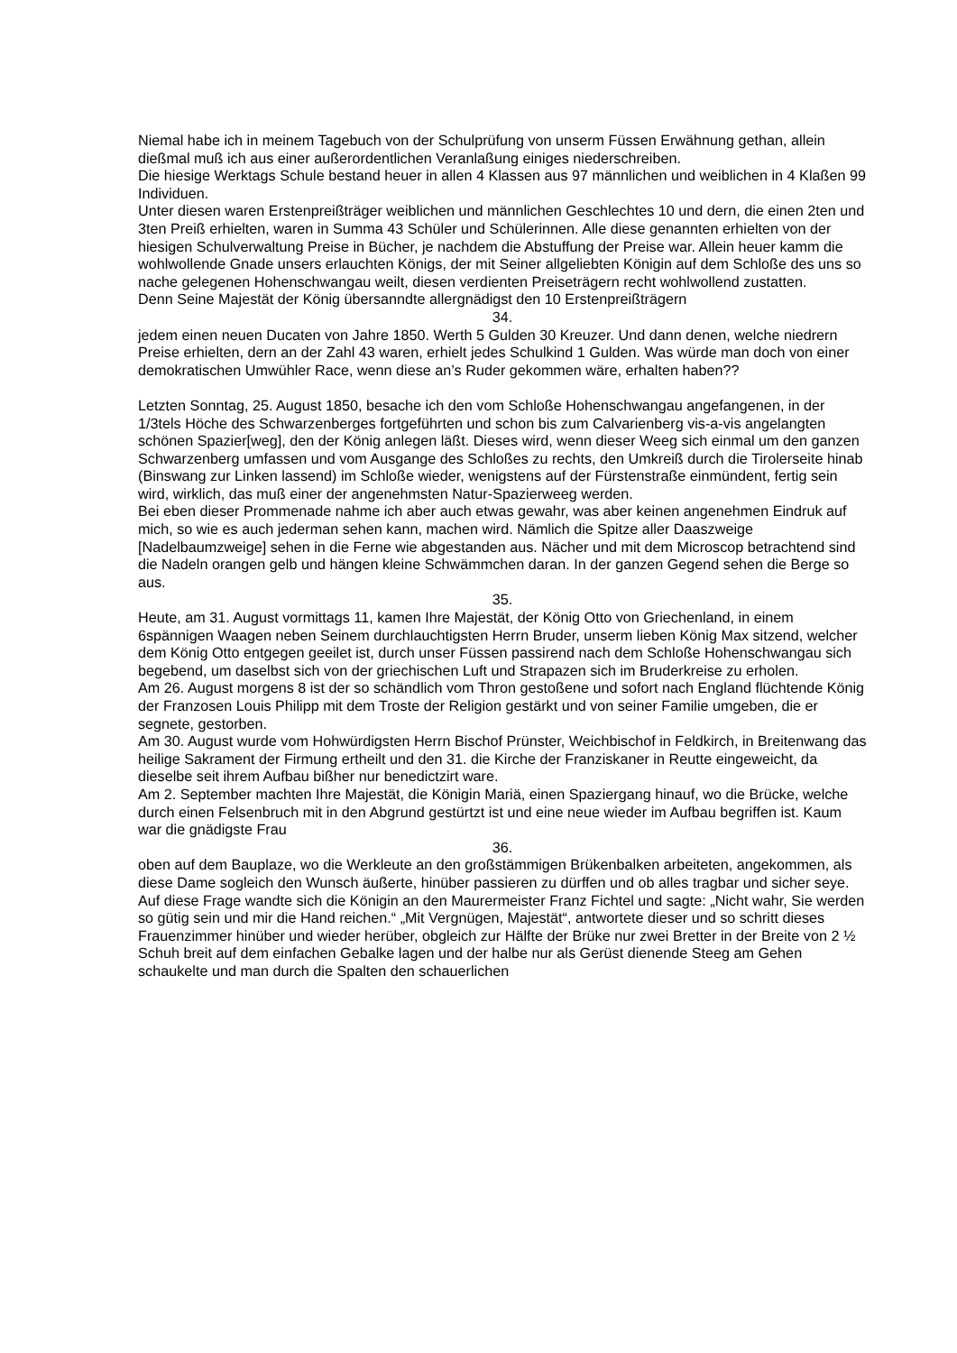Niemal habe ich in meinem Tagebuch von der Schulprüfung von unserm Füssen Erwähnung gethan, allein dießmal muß ich aus einer außerordentlichen Veranlaßung einiges niederschreiben.
Die hiesige Werktags Schule bestand heuer in allen 4 Klassen aus 97 männlichen und weiblichen in 4 Klaßen 99 Individuen.
Unter diesen waren Erstenpreißträger weiblichen und männlichen Geschlechtes 10 und dern, die einen 2ten und 3ten Preiß erhielten, waren in Summa 43 Schüler und Schülerinnen. Alle diese genannten erhielten von der hiesigen Schulverwaltung Preise in Bücher, je nachdem die Abstuffung der Preise war. Allein heuer kamm die wohlwollende Gnade unsers erlauchten Königs, der mit Seiner allgeliebten Königin auf dem Schloße des uns so nache gelegenen Hohenschwangau weilt, diesen verdienten Preiseträgern recht wohlwollend zustatten.
Denn Seine Majestät der König übersanndte allergnädigst den 10 Erstenpreißträgern
34.
jedem einen neuen Ducaten von Jahre 1850. Werth 5 Gulden 30 Kreuzer. Und dann denen, welche niedrern Preise erhielten, dern an der Zahl 43 waren, erhielt jedes Schulkind 1 Gulden. Was würde man doch von einer demokratischen Umwühler Race, wenn diese an’s Ruder gekommen wäre, erhalten haben??
Letzten Sonntag, 25. August 1850, besache ich den vom Schloße Hohenschwangau angefangenen, in der 1/3tels Höche des Schwarzenberges fortgeführten und schon bis zum Calvarienberg vis-a-vis angelangten schönen Spazier[weg], den der König anlegen läßt. Dieses wird, wenn dieser Weeg sich einmal um den ganzen Schwarzenberg umfassen und vom Ausgange des Schloßes zu rechts, den Umkreiß durch die Tirolerseite hinab (Binswang zur Linken lassend) im Schloße wieder, wenigstens auf der Fürstenstraße einmündent, fertig sein wird, wirklich, das muß einer der angenehmsten Natur-Spazierweeg werden.
Bei eben dieser Prommenade nahme ich aber auch etwas gewahr, was aber keinen angenehmen Eindruk auf mich, so wie es auch jederman sehen kann, machen wird. Nämlich die Spitze aller Daaszweige [Nadelbaumzweige] sehen in die Ferne wie abgestanden aus. Nächer und mit dem Microscop betrachtend sind die Nadeln orangen gelb und hängen kleine Schwämmchen daran. In der ganzen Gegend sehen die Berge so aus.
35.
Heute, am 31. August vormittags 11, kamen Ihre Majestät, der König Otto von Griechenland, in einem 6spännigen Waagen neben Seinem durchlauchtigsten Herrn Bruder, unserm lieben König Max sitzend, welcher dem König Otto entgegen geeilet ist, durch unser Füssen passirend nach dem Schloße Hohenschwangau sich begebend, um daselbst sich von der griechischen Luft und Strapazen sich im Bruderkreise zu erholen.
Am 26. August morgens 8 ist der so schändlich vom Thron gestoßene und sofort nach England flüchtende König der Franzosen Louis Philipp mit dem Troste der Religion gestärkt und von seiner Familie umgeben, die er segnete, gestorben.
Am 30. August wurde vom Hohwürdigsten Herrn Bischof Prünster, Weichbischof in Feldkirch, in Breitenwang das heilige Sakrament der Firmung ertheilt und den 31. die Kirche der Franziskaner in Reutte eingeweicht, da dieselbe seit ihrem Aufbau bißher nur benedictzirt ware.
Am 2. September machten Ihre Majestät, die Königin Mariä, einen Spaziergang hinauf, wo die Brücke, welche durch einen Felsenbruch mit in den Abgrund gestürtzt ist und eine neue wieder im Aufbau begriffen ist. Kaum war die gnädigste Frau
36.
oben auf dem Bauplaze, wo die Werkleute an den großstämmigen Brükenbalken arbeiteten, angekommen, als diese Dame sogleich den Wunsch äußerte, hinüber passieren zu dürffen und ob alles tragbar und sicher seye. Auf diese Frage wandte sich die Königin an den Maurermeister Franz Fichtel und sagte: „Nicht wahr, Sie werden so gütig sein und mir die Hand reichen.“ „Mit Vergnügen, Majestät“, antwortete dieser und so schritt dieses Frauenzimmer hinüber und wieder herüber, obgleich zur Hälfte der Brüke nur zwei Bretter in der Breite von 2 ½ Schuh breit auf dem einfachen Gebalke lagen und der halbe nur als Gerüst dienende Steeg am Gehen schaukelte und man durch die Spalten den schauerlichen